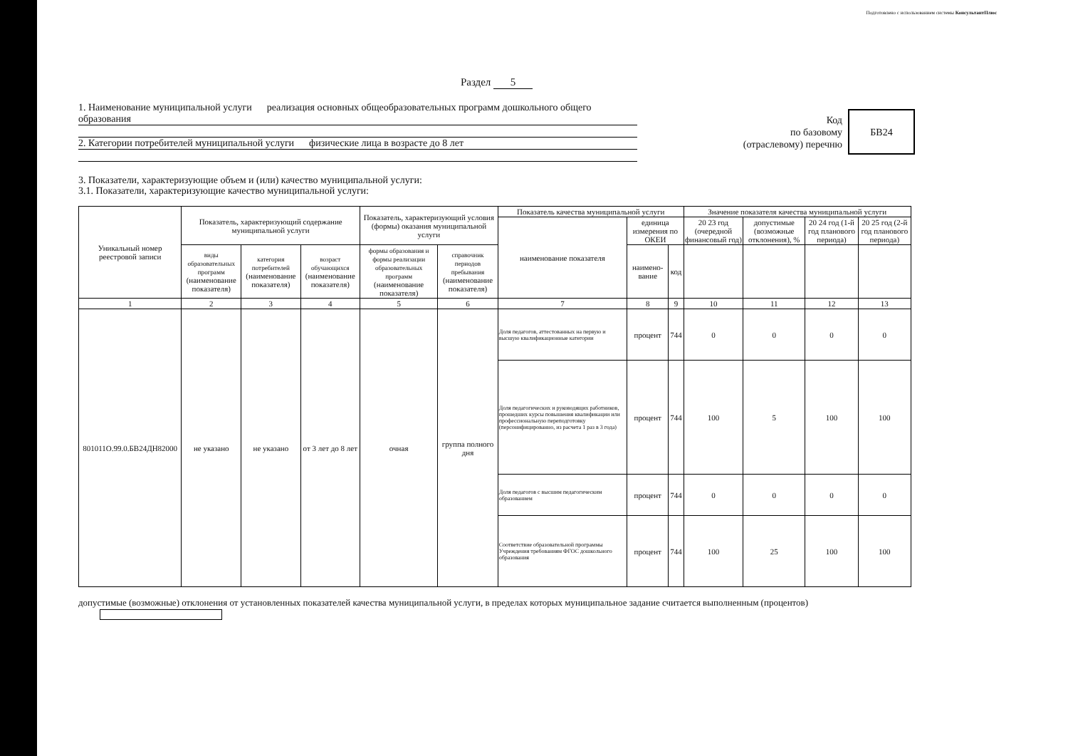Подготовлено с использованием системы КонсультантПлюс
Раздел 5
1. Наименование муниципальной услуги реализация основных общеобразовательных программ дошкольного общего образования
2. Категории потребителей муниципальной услуги физические лица в возрасте до 8 лет
Код
по базовому
(отраслевому) перечню
БВ24
3. Показатели, характеризующие объем и (или) качество муниципальной услуги:
3.1. Показатели, характеризующие качество муниципальной услуги:
| Уникальный номер реестровой записи | Показатель, характеризующий содержание муниципальной услуги | | | Показатель, характеризующий условия (формы) оказания муниципальной услуги | | Показатель качества муниципальной услуги | | | Значение показателя качества муниципальной услуги | | | |
| --- | --- | --- | --- | --- | --- | --- | --- | --- | --- | --- | --- | --- |
| | | | | | | наименование показателя | единица измерения по ОКЕИ | | 20 23 год (очередной финансовый год) | допустимые (возможные отклонения), % | 20 24 год (1-й год планового периода) | 20 25 год (2-й год планового периода) |
| | виды образовательных программ (наименование показателя) | категория потребителей (наименование показателя) | возраст обучающихся (наименование показателя) | формы образования и формы реализации образовательных программ (наименование показателя) | справочник периодов пребывания (наименование показателя) | | наимено-вание | код | | | | |
| 1 | 2 | 3 | 4 | 5 | 6 | 7 | 8 | 9 | 10 | 11 | 12 | 13 |
| 801011О.99.0.БВ24ДН82000 | не указано | не указано | от 3 лет до 8 лет | очная | группа полного дня | Доля педагогов, аттестованных на первую и высшую квалификационные категории | процент | 744 | 0 | 0 | 0 | 0 |
| | | | | | | Доля педагогических и руководящих работников, прошедших курсы повышения квалификации или профессиональную переподготовку (персонифицированно, из расчета 1 раз в 3 года) | процент | 744 | 100 | 5 | 100 | 100 |
| | | | | | | Доля педагогов с высшим педагогическим образованием | процент | 744 | 0 | 0 | 0 | 0 |
| | | | | | | Соответствие образовательной программы Учреждения требованиям ФГОС дошкольного образования | процент | 744 | 100 | 25 | 100 | 100 |
допустимые (возможные) отклонения от установленных показателей качества муниципальной услуги, в пределах которых муниципальное задание считается выполненным (процентов)